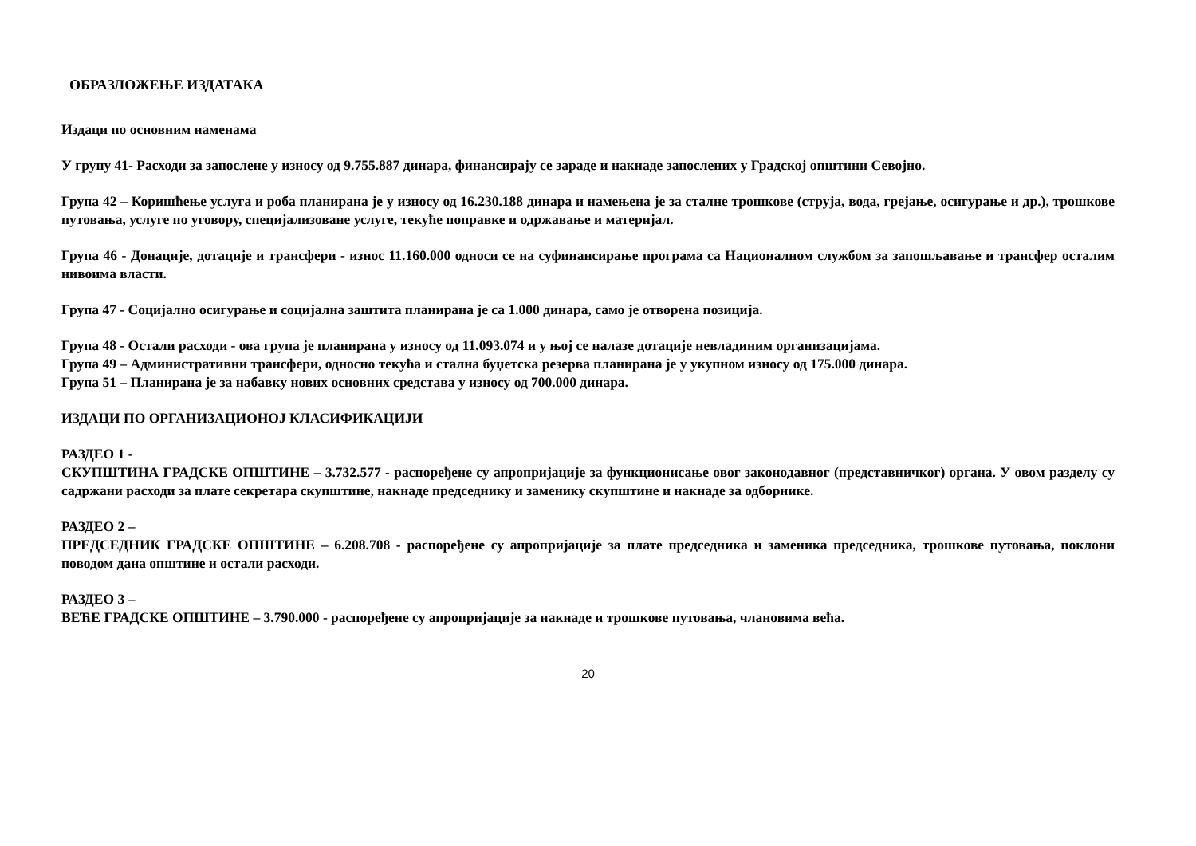ОБРАЗЛОЖЕЊЕ ИЗДАТАКА
Издаци по основним наменама
У групу 41- Расходи за запослене у износу од 9.755.887 динара, финансирају се зараде и накнаде запослених у Градској општини Севојно.
Група 42 – Коришћење услуга и роба планирана је у износу од 16.230.188 динара и намењена је за сталне трошкове (струја, вода, грејање, осигурање и др.), трошкове путовања, услуге по уговору, специјализоване услуге, текуће поправке и одржавање и материјал.
Група 46 - Донације, дотације и трансфери - износ 11.160.000 односи се на суфинансирање програма са Националном службом за запошљавање и трансфер осталим нивоима власти.
Група 47 - Социјално осигурање и социјална заштита планирана је са 1.000 динара, само је отворена позиција.
Група 48 - Остали расходи - ова група је планирана у износу од 11.093.074 и у њој се налазе дотације невладиним организацијама.
Група 49 – Административни трансфери, односно текућа и стална буџетска резерва планирана је у укупном износу од 175.000 динара.
Група 51 – Планирана је за набавку нових основних средстава у износу од 700.000 динара.
ИЗДАЦИ ПО ОРГАНИЗАЦИОНОЈ КЛАСИФИКАЦИЈИ
РАЗДЕО 1 -
СКУПШТИНА ГРАДСКЕ ОПШТИНЕ – 3.732.577 - распоређене су апропријације за функционисање овог законодавног (представничког) органа. У овом разделу су садржани расходи за плате секретара скупштине, накнаде председнику и заменику скупштине и накнаде за одборнике.
РАЗДЕО 2 –
ПРЕДСЕДНИК ГРАДСКЕ ОПШТИНЕ – 6.208.708 - распоређене су апропријације за плате председника и заменика председника, трошкове путовања, поклони поводом дана општине и остали расходи.
РАЗДЕО 3 –
ВЕЋЕ ГРАДСКЕ ОПШТИНЕ – 3.790.000 - распоређене су апропријације за накнаде и трошкове путовања, члановима већа.
20